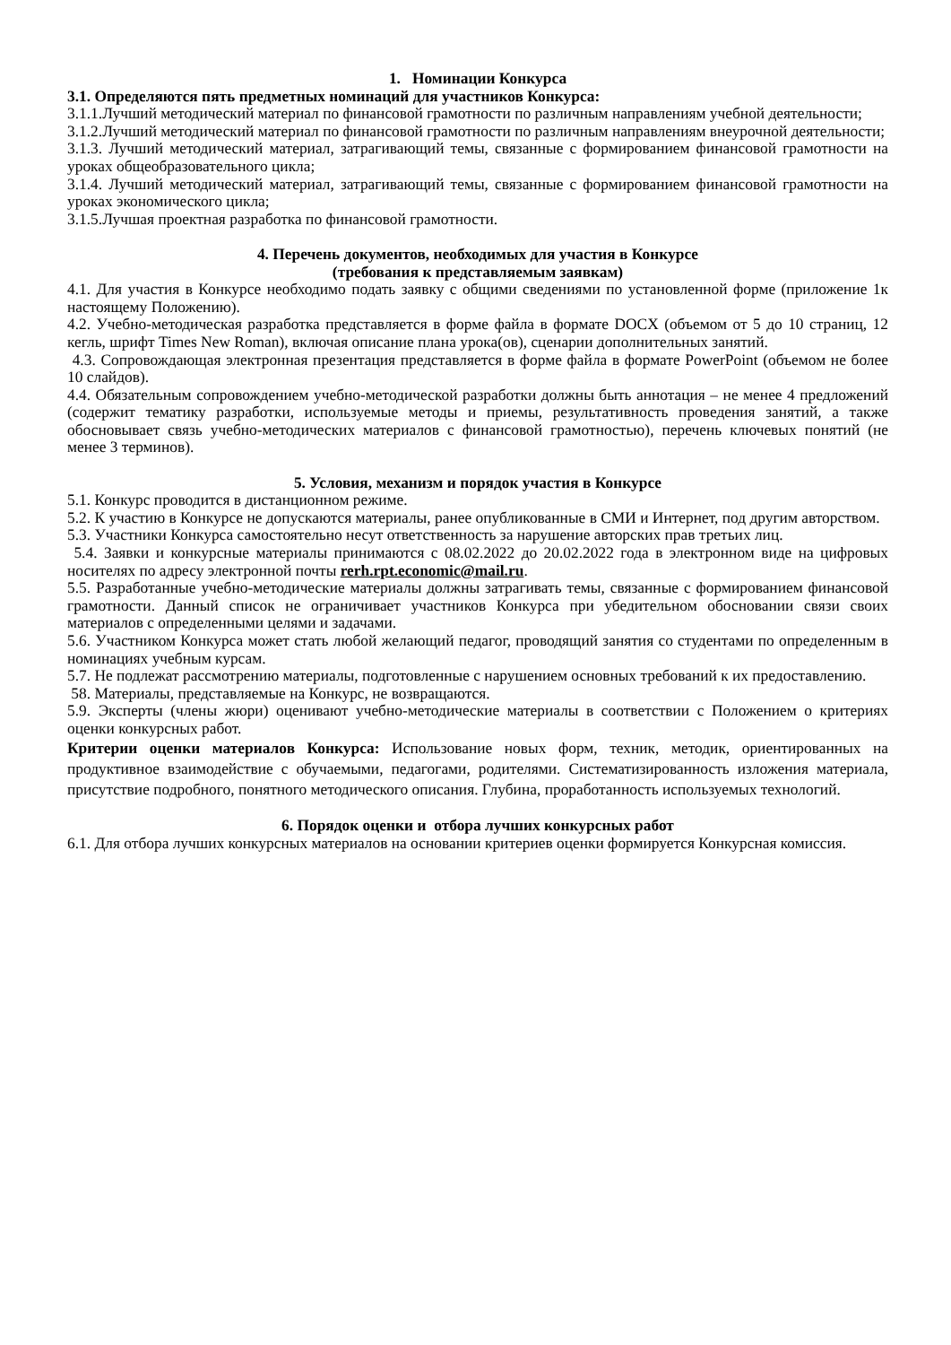1. Номинации Конкурса
3.1. Определяются пять предметных номинаций для участников Конкурса:
3.1.1.Лучший методический материал по финансовой грамотности по различным направлениям учебной деятельности;
3.1.2.Лучший методический материал по финансовой грамотности по различным направлениям внеурочной деятельности;
3.1.3. Лучший методический материал, затрагивающий темы, связанные с формированием финансовой грамотности на уроках общеобразовательного цикла;
3.1.4. Лучший методический материал, затрагивающий темы, связанные с формированием финансовой грамотности на уроках экономического цикла;
3.1.5.Лучшая проектная разработка по финансовой грамотности.
4. Перечень документов, необходимых для участия в Конкурсе
(требования к представляемым заявкам)
4.1. Для участия в Конкурсе необходимо подать заявку с общими сведениями по установленной форме (приложение 1к настоящему Положению).
4.2. Учебно-методическая разработка представляется в форме файла в формате DOCX (объемом от 5 до 10 страниц, 12 кегль, шрифт Times New Roman), включая описание плана урока(ов), сценарии дополнительных занятий.
4.3. Сопровождающая электронная презентация представляется в форме файла в формате PowerPoint (объемом не более 10 слайдов).
4.4. Обязательным сопровождением учебно-методической разработки должны быть аннотация – не менее 4 предложений (содержит тематику разработки, используемые методы и приемы, результативность проведения занятий, а также обосновывает связь учебно-методических материалов с финансовой грамотностью), перечень ключевых понятий (не менее 3 терминов).
5. Условия, механизм и порядок участия в Конкурсе
5.1. Конкурс проводится в дистанционном режиме.
5.2. К участию в Конкурсе не допускаются материалы, ранее опубликованные в СМИ и Интернет, под другим авторством.
5.3. Участники Конкурса самостоятельно несут ответственность за нарушение авторских прав третьих лиц.
5.4. Заявки и конкурсные материалы принимаются с 08.02.2022 до 20.02.2022 года в электронном виде на цифровых носителях по адресу электронной почты rerh.rpt.economic@mail.ru.
5.5. Разработанные учебно-методические материалы должны затрагивать темы, связанные с формированием финансовой грамотности. Данный список не ограничивает участников Конкурса при убедительном обосновании связи своих материалов с определенными целями и задачами.
5.6. Участником Конкурса может стать любой желающий педагог, проводящий занятия со студентами по определенным в номинациях учебным курсам.
5.7. Не подлежат рассмотрению материалы, подготовленные с нарушением основных требований к их предоставлению.
58. Материалы, представляемые на Конкурс, не возвращаются.
5.9. Эксперты (члены жюри) оценивают учебно-методические материалы в соответствии с Положением о критериях оценки конкурсных работ.
Критерии оценки материалов Конкурса: Использование новых форм, техник, методик, ориентированных на продуктивное взаимодействие с обучаемыми, педагогами, родителями. Систематизированность изложения материала, присутствие подробного, понятного методического описания. Глубина, проработанность используемых технологий.
6. Порядок оценки и отбора лучших конкурсных работ
6.1. Для отбора лучших конкурсных материалов на основании критериев оценки формируется Конкурсная комиссия.